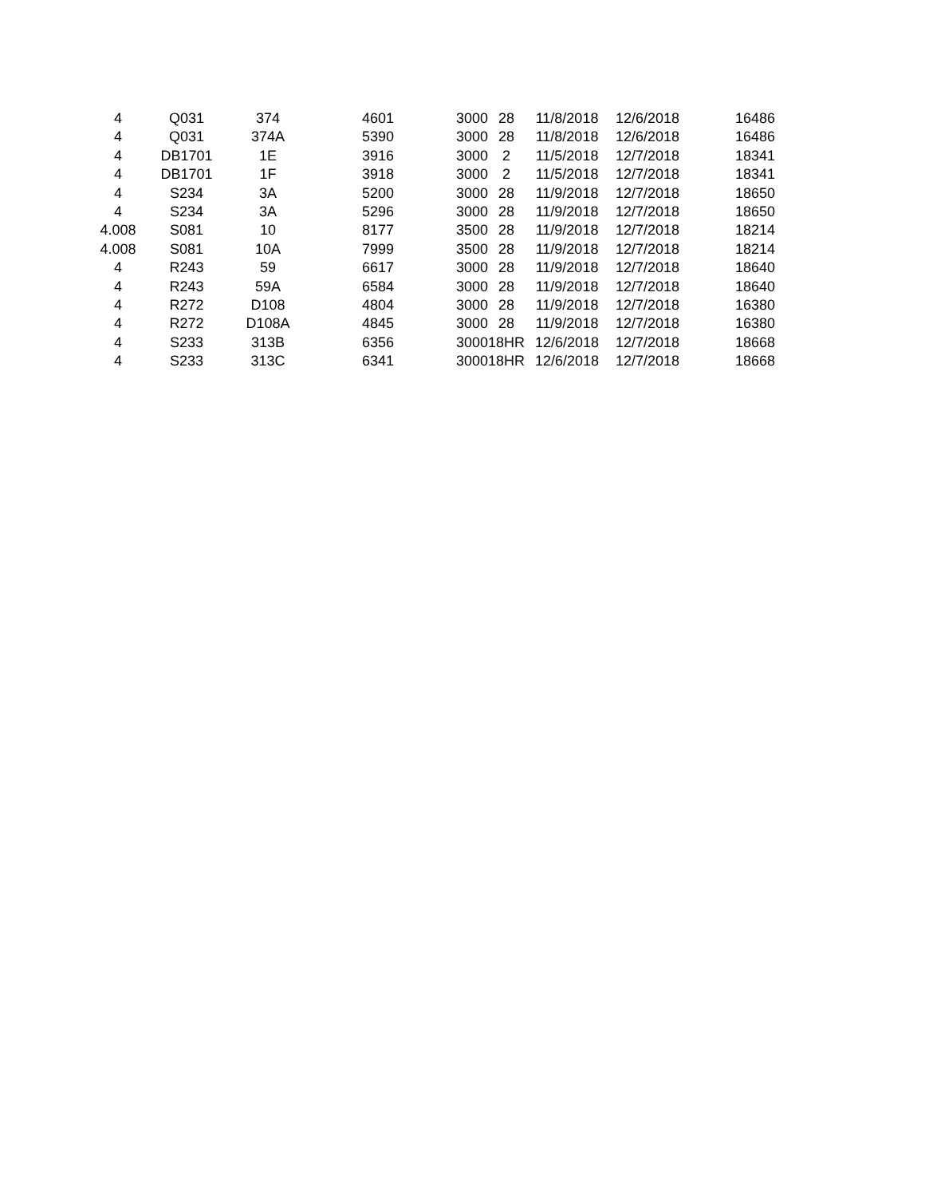| 4 | Q031 | 374 | 4601 | 3000 | 28 | 11/8/2018 | 12/6/2018 | 16486 |
| 4 | Q031 | 374A | 5390 | 3000 | 28 | 11/8/2018 | 12/6/2018 | 16486 |
| 4 | DB1701 | 1E | 3916 | 3000 | 2 | 11/5/2018 | 12/7/2018 | 18341 |
| 4 | DB1701 | 1F | 3918 | 3000 | 2 | 11/5/2018 | 12/7/2018 | 18341 |
| 4 | S234 | 3A | 5200 | 3000 | 28 | 11/9/2018 | 12/7/2018 | 18650 |
| 4 | S234 | 3A | 5296 | 3000 | 28 | 11/9/2018 | 12/7/2018 | 18650 |
| 4.008 | S081 | 10 | 8177 | 3500 | 28 | 11/9/2018 | 12/7/2018 | 18214 |
| 4.008 | S081 | 10A | 7999 | 3500 | 28 | 11/9/2018 | 12/7/2018 | 18214 |
| 4 | R243 | 59 | 6617 | 3000 | 28 | 11/9/2018 | 12/7/2018 | 18640 |
| 4 | R243 | 59A | 6584 | 3000 | 28 | 11/9/2018 | 12/7/2018 | 18640 |
| 4 | R272 | D108 | 4804 | 3000 | 28 | 11/9/2018 | 12/7/2018 | 16380 |
| 4 | R272 | D108A | 4845 | 3000 | 28 | 11/9/2018 | 12/7/2018 | 16380 |
| 4 | S233 | 313B | 6356 | 3000 | 18HR | 12/6/2018 | 12/7/2018 | 18668 |
| 4 | S233 | 313C | 6341 | 3000 | 18HR | 12/6/2018 | 12/7/2018 | 18668 |